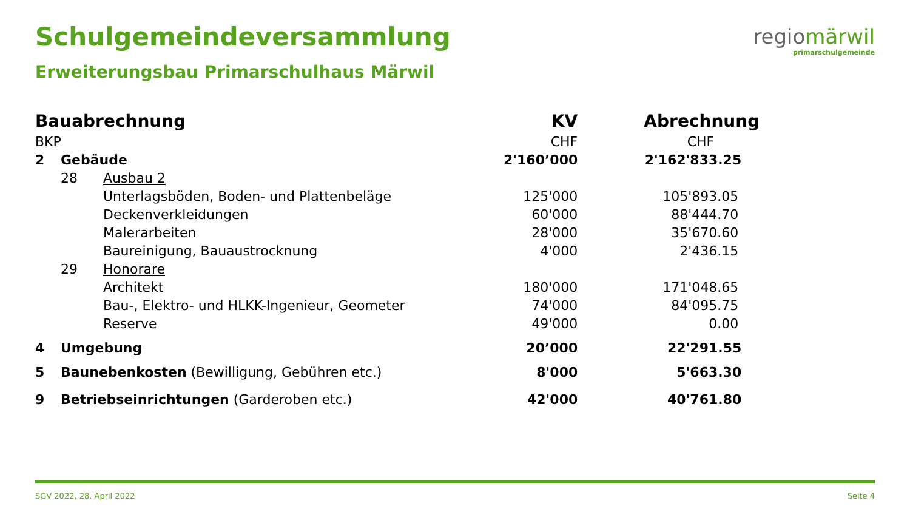Schulgemeindeversammlung
Erweiterungsbau Primarschulhaus Märwil
regiomärwil
primarschulgemeinde
| Bauabrechnung | | | KV | Abrechnung |
| --- | --- | --- | --- | --- |
| BKP | | | CHF | CHF |
| 2 | Gebäude | | 2'160’000 | 2'162'833.25 |
| | 28 | Ausbau 2 | | |
| | | Unterlagsböden, Boden- und Plattenbeläge | 125'000 | 105'893.05 |
| | | Deckenverkleidungen | 60'000 | 88'444.70 |
| | | Malerarbeiten | 28'000 | 35'670.60 |
| | | Baureinigung, Bauaustrocknung | 4'000 | 2'436.15 |
| | 29 | Honorare | | |
| | | Architekt | 180'000 | 171'048.65 |
| | | Bau-, Elektro- und HLKK-Ingenieur, Geometer | 74'000 | 84'095.75 |
| | | Reserve | 49'000 | 0.00 |
| 4 | Umgebung | | 20’000 | 22'291.55 |
| 5 | Baunebenkosten (Bewilligung, Gebühren etc.) | | 8'000 | 5'663.30 |
| 9 | Betriebseinrichtungen (Garderoben etc.) | | 42'000 | 40'761.80 |
SGV 2022, 28. April 2022 Seite 4